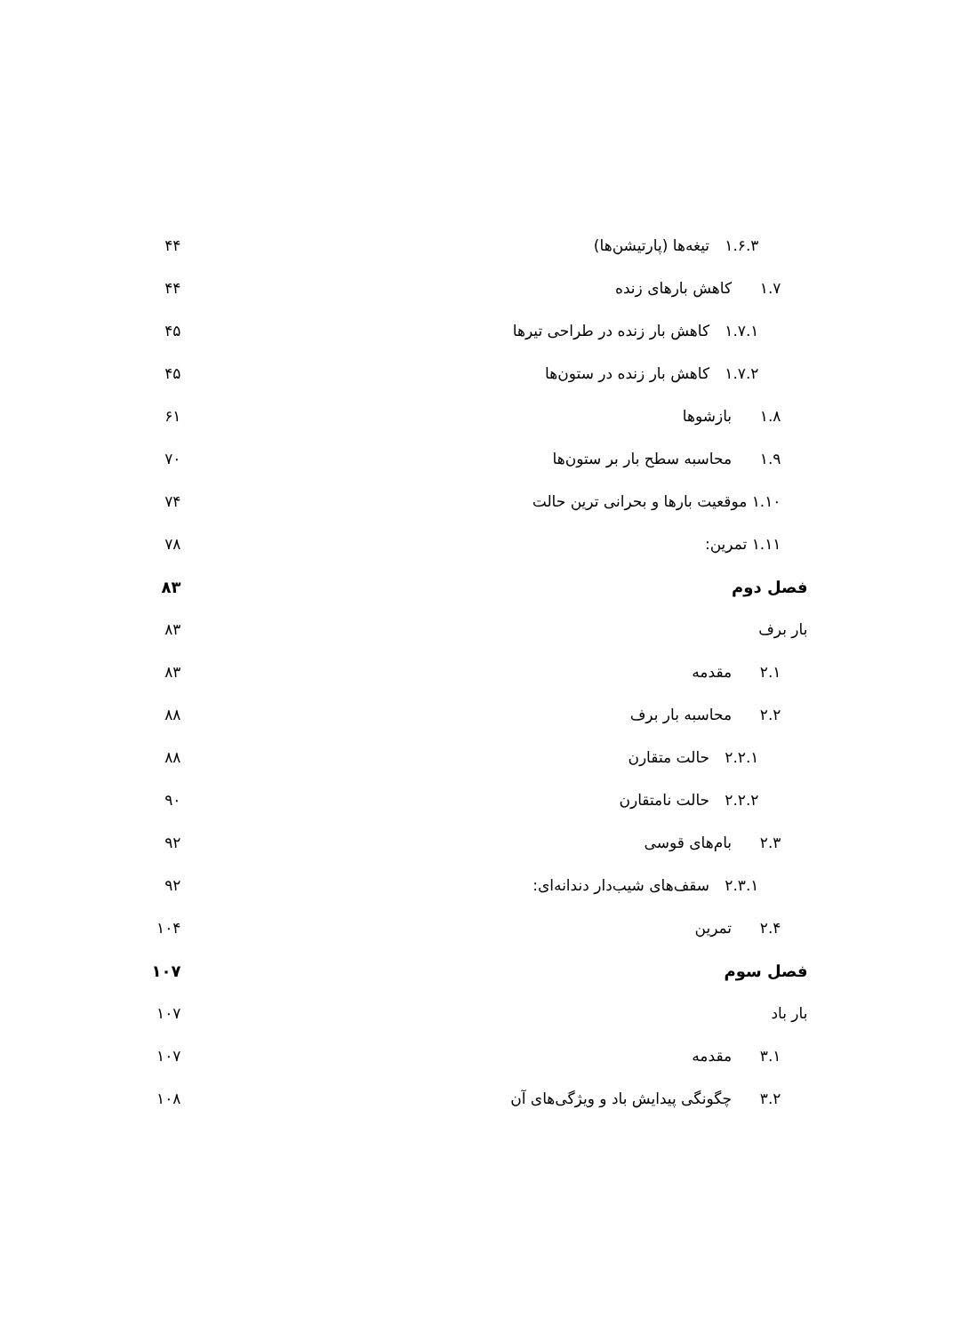۱.۶.۳ تیغه‌ها (پارتیشن‌ها) ۴۴
۱.۷ کاهش بارهای زنده ۴۴
۱.۷.۱ کاهش بار زنده در طراحی تیرها ۴۵
۱.۷.۲ کاهش بار زنده در ستون‌ها ۴۵
۱.۸ بازشوها ۶۱
۱.۹ محاسبه سطح بار بر ستون‌ها ۷۰
۱.۱۰ موقعیت بارها و بحرانی ترین حالت ۷۴
۱.۱۱ تمرین: ۷۸
فصل دوم ۸۳
بار برف ۸۳
۲.۱ مقدمه ۸۳
۲.۲ محاسبه بار برف ۸۸
۲.۲.۱ حالت متقارن ۸۸
۲.۲.۲ حالت نامتقارن ۹۰
۲.۳ بام‌های قوسی ۹۲
۲.۳.۱ سقف‌های شیب‌دار دندانه‌ای: ۹۲
۲.۴ تمرین ۱۰۴
فصل سوم ۱۰۷
بار باد ۱۰۷
۳.۱ مقدمه ۱۰۷
۳.۲ چگونگی پیدایش باد و ویژگی‌های آن ۱۰۸